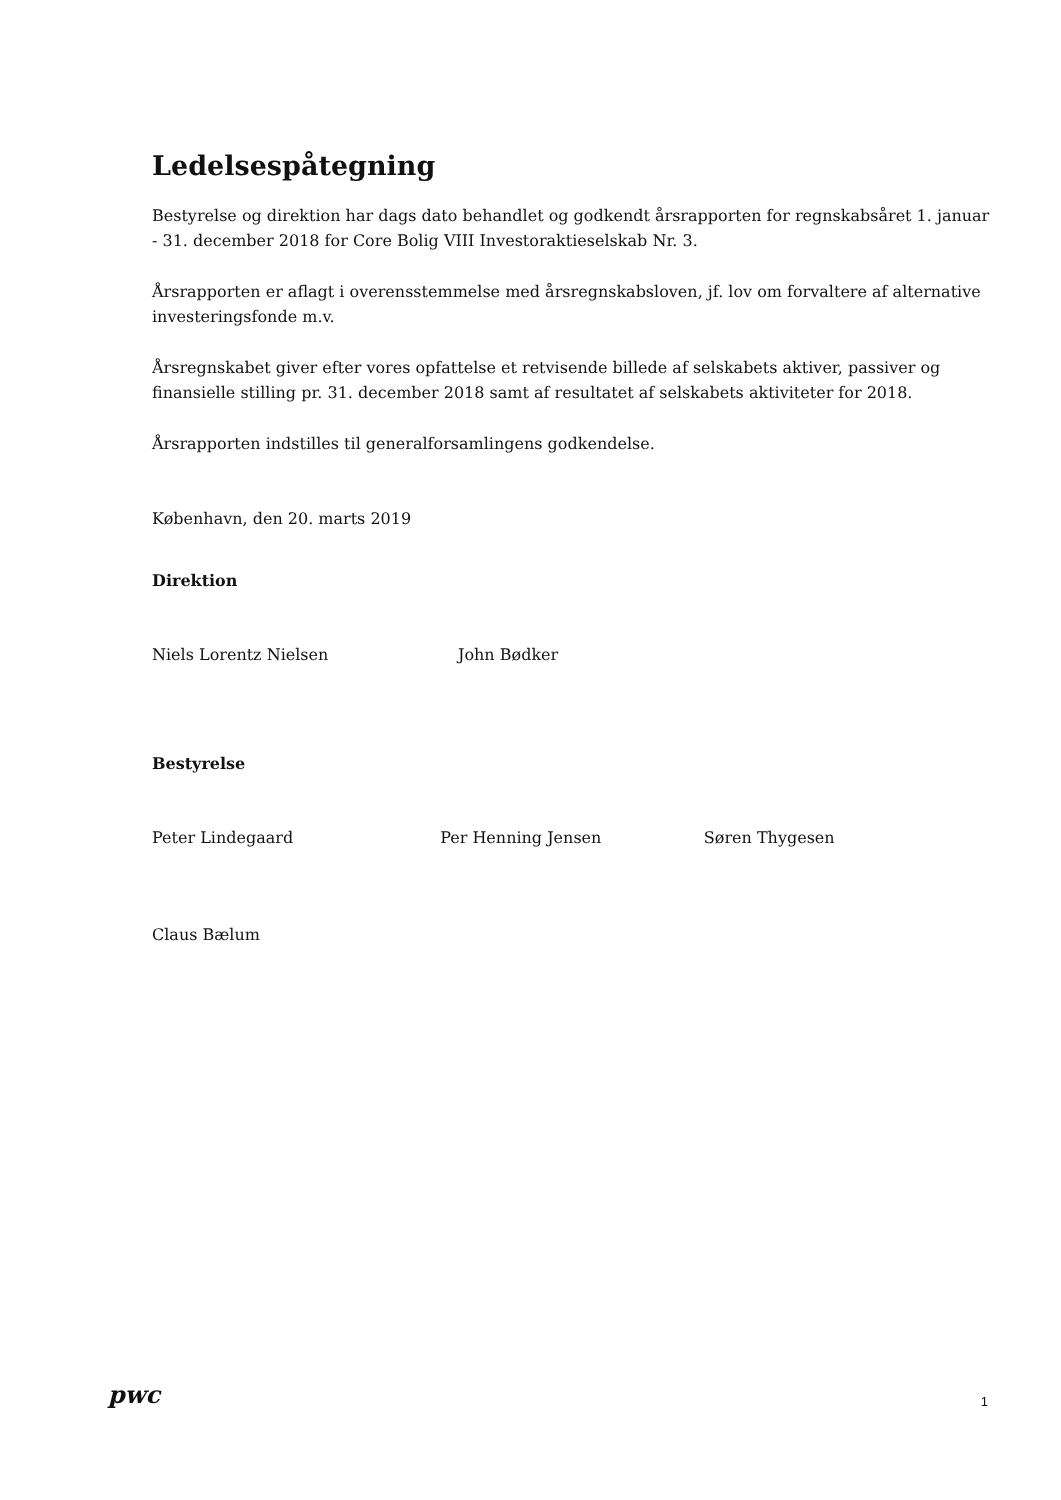Ledelsespåtegning
Bestyrelse og direktion har dags dato behandlet og godkendt årsrapporten for regnskabsåret 1. januar - 31. december 2018 for Core Bolig VIII Investoraktieselskab Nr. 3.
Årsrapporten er aflagt i overensstemmelse med årsregnskabsloven, jf. lov om forvaltere af alternative investeringsfonde m.v.
Årsregnskabet giver efter vores opfattelse et retvisende billede af selskabets aktiver, passiver og finansielle stilling pr. 31. december 2018 samt af resultatet af selskabets aktiviteter for 2018.
Årsrapporten indstilles til generalforsamlingens godkendelse.
København, den 20. marts 2019
Direktion
Niels Lorentz Nielsen John Bødker
Bestyrelse
Peter Lindegaard Per Henning Jensen Søren Thygesen
Claus Bælum
pwc
1